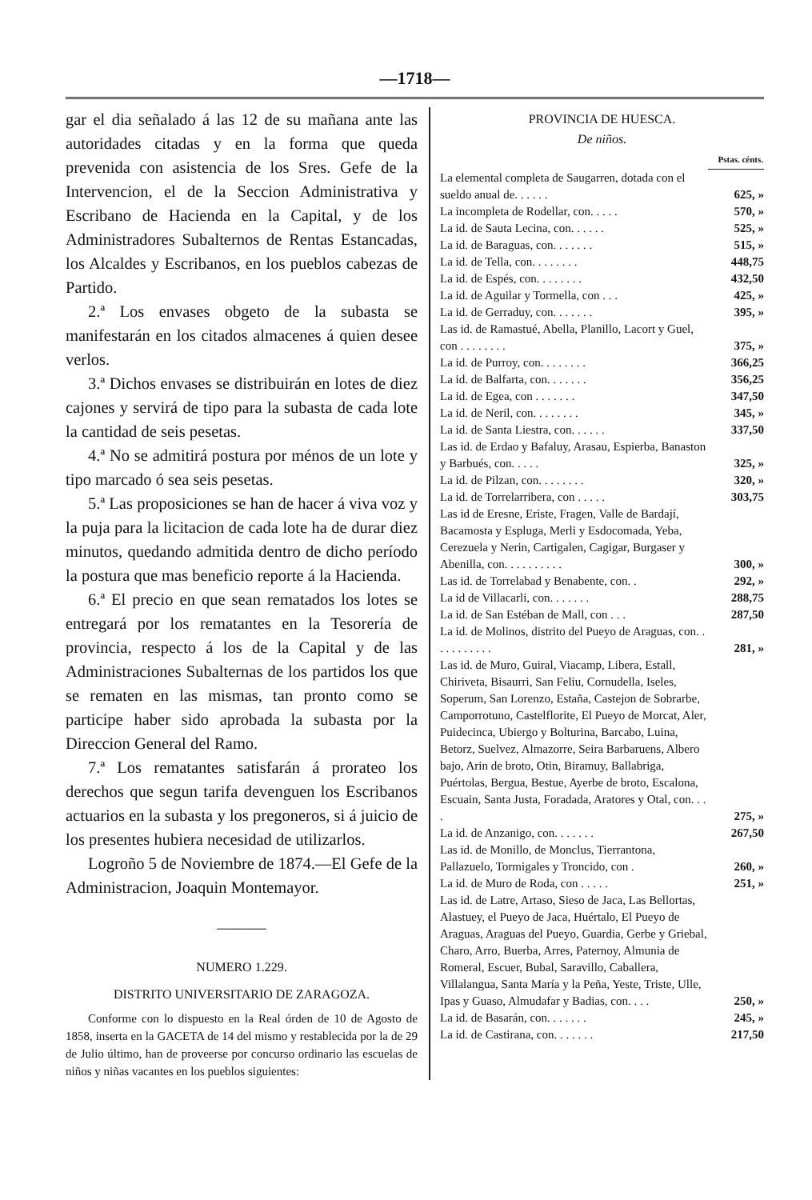—1718—
gar el dia señalado á las 12 de su mañana ante las autoridades citadas y en la forma que queda prevenida con asistencia de los Sres. Gefe de la Intervencion, el de la Seccion Administrativa y Escribano de Hacienda en la Capital, y de los Administradores Subalternos de Rentas Estancadas, los Alcaldes y Escribanos, en los pueblos cabezas de Partido.
2.ª Los envases obgeto de la subasta se manifestarán en los citados almacenes á quien desee verlos.
3.ª Dichos envases se distribuirán en lotes de diez cajones y servirá de tipo para la subasta de cada lote la cantidad de seis pesetas.
4.ª No se admitirá postura por ménos de un lote y tipo marcado ó sea seis pesetas.
5.ª Las proposiciones se han de hacer á viva voz y la puja para la licitacion de cada lote ha de durar diez minutos, quedando admitida dentro de dicho período la postura que mas beneficio reporte á la Hacienda.
6.ª El precio en que sean rematados los lotes se entregará por los rematantes en la Tesorería de provincia, respecto á los de la Capital y de las Administraciones Subalternas de los partidos los que se rematen en las mismas, tan pronto como se participe haber sido aprobada la subasta por la Direccion General del Ramo.
7.ª Los rematantes satisfarán á prorateo los derechos que segun tarifa devenguen los Escribanos actuarios en la subasta y los pregoneros, si á juicio de los presentes hubiera necesidad de utilizarlos.
Logroño 5 de Noviembre de 1874.—El Gefe de la Administracion, Joaquin Montemayor.
———
NUMERO 1.229.
DISTRITO UNIVERSITARIO DE ZARAGOZA.
Conforme con lo dispuesto en la Real órden de 10 de Agosto de 1858, inserta en la GACETA de 14 del mismo y restablecida por la de 29 de Julio último, han de proveerse por concurso ordinario las escuelas de niños y niñas vacantes en los pueblos siguientes:
PROVINCIA DE HUESCA.
De niños.
| | Pstas. cénts. |
| La elemental completa de Saugarren, dotada con el sueldo anual de. . . . . . | 625, » |
| La incompleta de Rodellar, con. . . . . | 570, » |
| La id. de Sauta Lecina, con. . . . . . | 525, » |
| La id. de Baraguas, con. . . . . . . | 515, » |
| La id. de Tella, con. . . . . . . . | 448,75 |
| La id. de Espés, con. . . . . . . . | 432,50 |
| La id. de Aguilar y Tormella, con . . . | 425, » |
| La id. de Gerraduy, con. . . . . . . | 395, » |
| Las id. de Ramastué, Abella, Planillo, Lacort y Guel, con . . . . . . . . | 375, » |
| La id. de Purroy, con. . . . . . . . | 366,25 |
| La id. de Balfarta, con. . . . . . . | 356,25 |
| La id. de Egea, con . . . . . . . | 347,50 |
| La id. de Neril, con. . . . . . . . | 345, » |
| La id. de Santa Liestra, con. . . . . . | 337,50 |
| Las id. de Erdao y Bafaluy, Arasau, Espierba, Banaston y Barbués, con. . . . . | 325, » |
| La id. de Pilzan, con. . . . . . . . | 320, » |
| La id. de Torrelarribera, con . . . . . | 303,75 |
| Las id de Eresne, Eriste, Fragen, Valle de Bardají, Bacamosta y Espluga, Merli y Esdocomada, Yeba, Cerezuela y Nerin, Cartigalen, Cagigar, Burgaser y Abenilla, con. . . . . . . . . . | 300, » |
| Las id. de Torrelabad y Benabente, con. . | 292, » |
| La id de Villacarli, con. . . . . . . | 288,75 |
| La id. de San Estéban de Mall, con . . . | 287,50 |
| La id. de Molinos, distrito del Pueyo de Araguas, con. . . . . . . . . . . | 281, » |
| Las id. de Muro, Guiral, Viacamp, Libera, Estall, Chiriveta, Bisaurri, San Feliu, Cornudella, Iseles, Soperum, San Lorenzo, Estaña, Castejon de Sobrarbe, Camporrotuno, Castelflorite, El Pueyo de Morcat, Aler, Puidecinca, Ubiergo y Bolturina, Barcabo, Luina, Betorz, Suelvez, Almazorre, Seira Barbaruens, Albero bajo, Arin de broto, Otin, Biramuy, Ballabriga, Puértolas, Bergua, Bestue, Ayerbe de broto, Escalona, Escuain, Santa Justa, Foradada, Aratores y Otal, con. . . . | 275, » |
| La id. de Anzanigo, con. . . . . . . | 267,50 |
| Las id. de Monillo, de Monclus, Tierrantona, Pallazuelo, Tormigales y Troncido, con . | 260, » |
| La id. de Muro de Roda, con . . . . . | 251, » |
| Las id. de Latre, Artaso, Sieso de Jaca, Las Bellortas, Alastuey, el Pueyo de Jaca, Huértalo, El Pueyo de Araguas, Araguas del Pueyo, Guardia, Gerbe y Griebal, Charo, Arro, Buerba, Arres, Paternoy, Almunia de Romeral, Escuer, Bubal, Saravillo, Caballera, Villalangua, Santa María y la Peña, Yeste, Triste, Ulle, Ipas y Guaso, Almudafar y Badias, con. . . . | 250, » |
| La id. de Basarán, con. . . . . . . | 245, » |
| La id. de Castirana, con. . . . . . . | 217,50 |